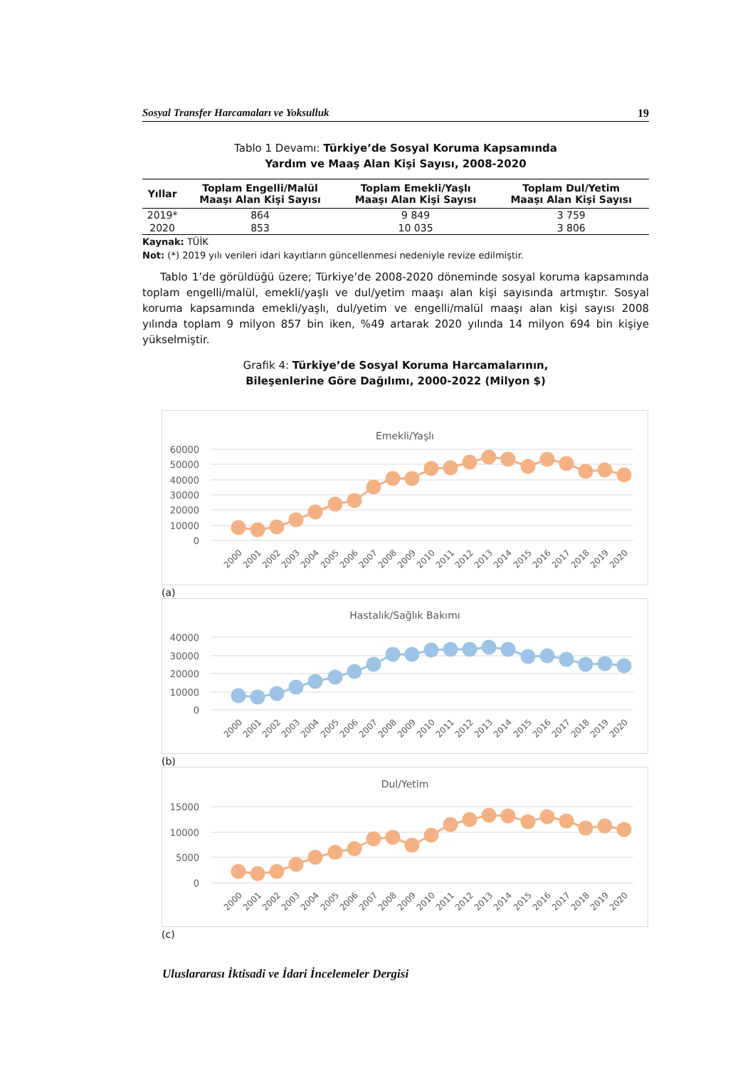Sosyal Transfer Harcamaları ve Yoksulluk 19
Tablo 1 Devamı: Türkiye’de Sosyal Koruma Kapsamında
Yardım ve Maaş Alan Kişi Sayısı, 2008-2020
| Yıllar | Toplam Engelli/Malül Maaşı Alan Kişi Sayısı | Toplam Emekli/Yaşlı Maaşı Alan Kişi Sayısı | Toplam Dul/Yetim Maaşı Alan Kişi Sayısı |
| --- | --- | --- | --- |
| 2019* | 864 | 9 849 | 3 759 |
| 2020 | 853 | 10 035 | 3 806 |
Kaynak: TÜİK
Not: (*) 2019 yılı verileri idari kayıtların güncellenmesi nedeniyle revize edilmiştir.
Tablo 1’de görüldüğü üzere; Türkiye’de 2008-2020 döneminde sosyal koruma kapsamında toplam engelli/malül, emekli/yaşlı ve dul/yetim maaşı alan kişi sayısında artmıştır. Sosyal koruma kapsamında emekli/yaşlı, dul/yetim ve engelli/malül maaşı alan kişi sayısı 2008 yılında toplam 9 milyon 857 bin iken, %49 artarak 2020 yılında 14 milyon 694 bin kişiye yükselmiştir.
Grafik 4: Türkiye’de Sosyal Koruma Harcamalarının,
Bileşenlerine Göre Dağılımı, 2000-2022 (Milyon $)
Emekli/Yaşlı
60000
50000
40000
30000
20000
10000
0
2000
2001
2002
2003
2004
2005
2006
2007
2008
2009
2010
2011
2012
2013
2014
2015
2016
2017
2018
2019
2020
(a)
Hastalık/Sağlık Bakımı
40000
30000
20000
10000
0
2000
2001
2002
2003
2004
2005
2006
2007
2008
2009
2010
2011
2012
2013
2014
2015
2016
2017
2018
2019
2020
(b)
Dul/Yetim
15000
10000
5000
0
2000
2001
2002
2003
2004
2005
2006
2007
2008
2009
2010
2011
2012
2013
2014
2015
2016
2017
2018
2019
2020
(c)
Uluslararası İktisadi ve İdari İncelemeler Dergisi